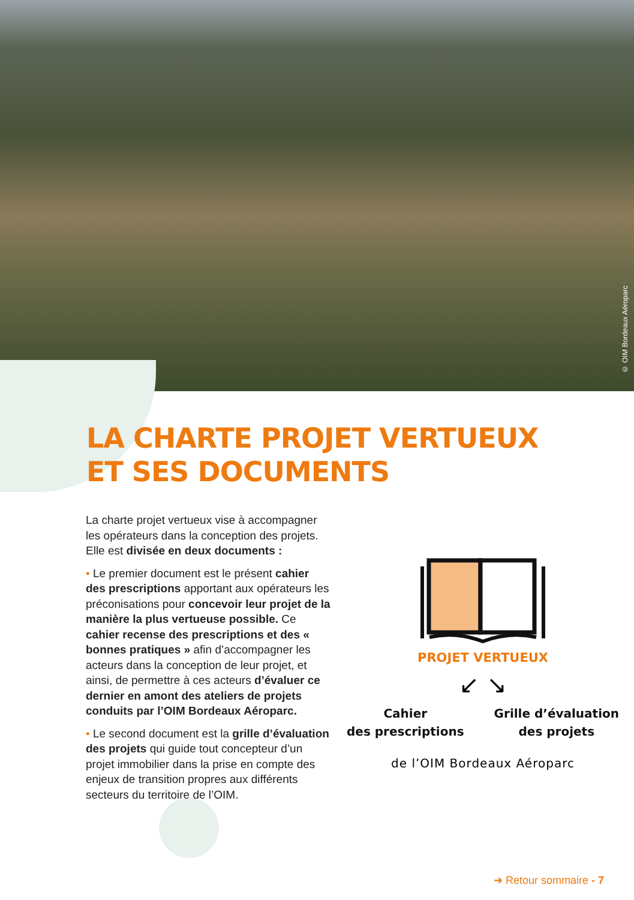© OIM Bordeaux Aéroparc
LA CHARTE PROJET VERTUEUX
ET SES DOCUMENTS
La charte projet vertueux vise à accompagner les opérateurs dans la conception des projets. Elle est divisée en deux documents :
• Le premier document est le présent cahier des prescriptions apportant aux opérateurs les préconisations pour concevoir leur projet de la manière la plus vertueuse possible. Ce cahier recense des prescriptions et des « bonnes pratiques » afin d’accompagner les acteurs dans la conception de leur projet, et ainsi, de permettre à ces acteurs d’évaluer ce dernier en amont des ateliers de projets conduits par l’OIM Bordeaux Aéroparc.
• Le second document est la grille d’évaluation des projets qui guide tout concepteur d’un projet immobilier dans la prise en compte des enjeux de transition propres aux différents secteurs du territoire de l’OIM.
PROJET VERTUEUX
↙ ↘
Cahier
des prescriptions
Grille d’évaluation
des projets
de l’OIM Bordeaux Aéroparc
➜ Retour sommaire - 7